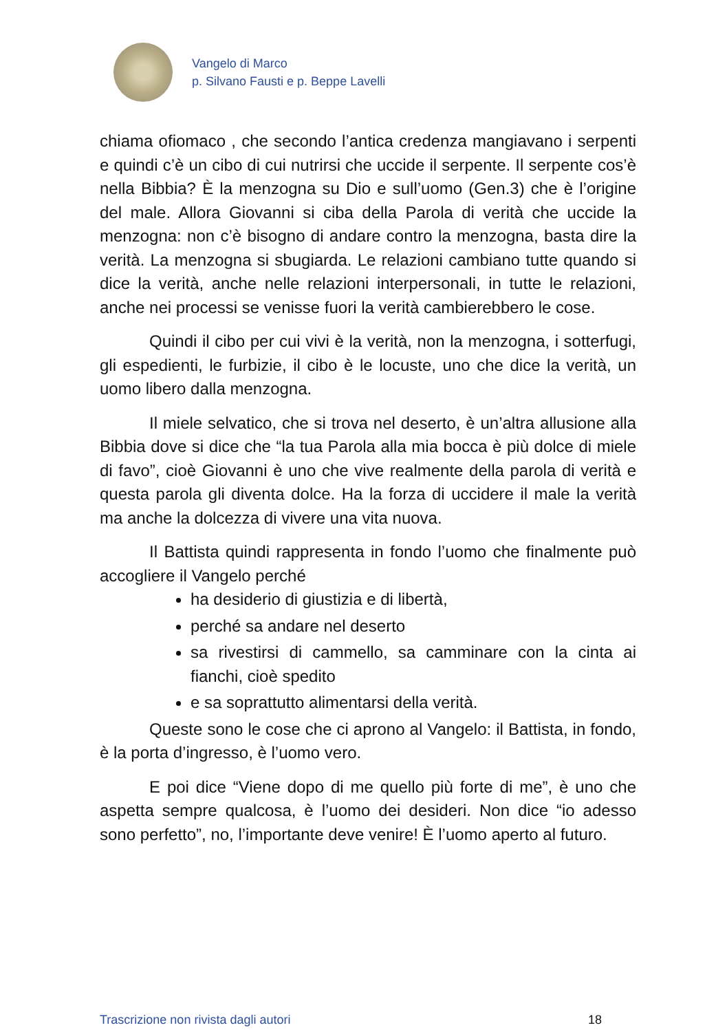Vangelo di Marco
p. Silvano Fausti e p. Beppe Lavelli
chiama ofiomaco , che secondo l’antica credenza mangiavano i serpenti e quindi c’è un cibo di cui nutrirsi che uccide il serpente. Il serpente cos’è nella Bibbia? È la menzogna su Dio e sull’uomo (Gen.3) che è l’origine del male. Allora Giovanni si ciba della Parola di verità che uccide la menzogna: non c’è bisogno di andare contro la menzogna, basta dire la verità. La menzogna si sbugiarda. Le relazioni cambiano tutte quando si dice la verità, anche nelle relazioni interpersonali, in tutte le relazioni, anche nei processi se venisse fuori la verità cambierebbero le cose.
Quindi il cibo per cui vivi è la verità, non la menzogna, i sotterfugi, gli espedienti, le furbizie, il cibo è le locuste, uno che dice la verità, un uomo libero dalla menzogna.
Il miele selvatico, che si trova nel deserto, è un’altra allusione alla Bibbia dove si dice che “la tua Parola alla mia bocca è più dolce di miele di favo”, cioè Giovanni è uno che vive realmente della parola di verità e questa parola gli diventa dolce. Ha la forza di uccidere il male la verità ma anche la dolcezza di vivere una vita nuova.
Il Battista quindi rappresenta in fondo l’uomo che finalmente può accogliere il Vangelo perché
ha desiderio di giustizia e di libertà,
perché sa andare nel deserto
sa rivestirsi di cammello, sa camminare con la cinta ai fianchi, cioè spedito
e sa soprattutto alimentarsi della verità.
Queste sono le cose che ci aprono al Vangelo: il Battista, in fondo, è la porta d’ingresso, è l’uomo vero.
E poi dice “Viene dopo di me quello più forte di me”, è uno che aspetta sempre qualcosa, è l’uomo dei desideri. Non dice “io adesso sono perfetto”, no, l’importante deve venire! È l’uomo aperto al futuro.
Trascrizione non rivista dagli autori 18